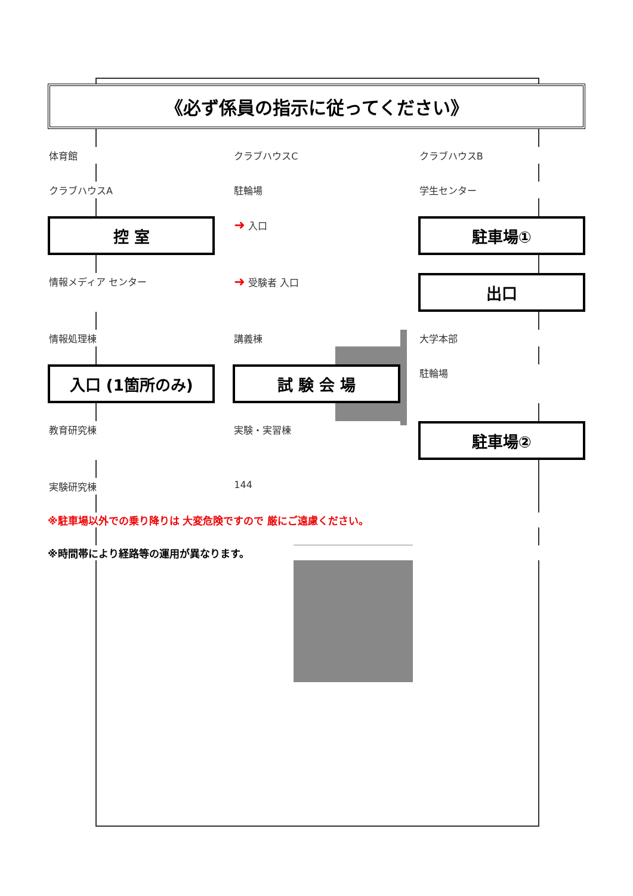《必ず係員の指示に従ってください》
体育館
クラブハウスC
クラブハウスB
クラブハウスA
駐輪場
学生センター
控 室
➜ 入口
駐車場①
情報メディア センター
➜ 受験者 入口
出口
情報処理棟
講義棟
大学本部
入口 (1箇所のみ)
試 験 会 場
駐輪場
教育研究棟
実験・実習棟
駐車場②
実験研究棟
144
※駐車場以外での乗り降りは 大変危険ですので 厳にご遠慮ください。
※時間帯により経路等の運用が異なります。